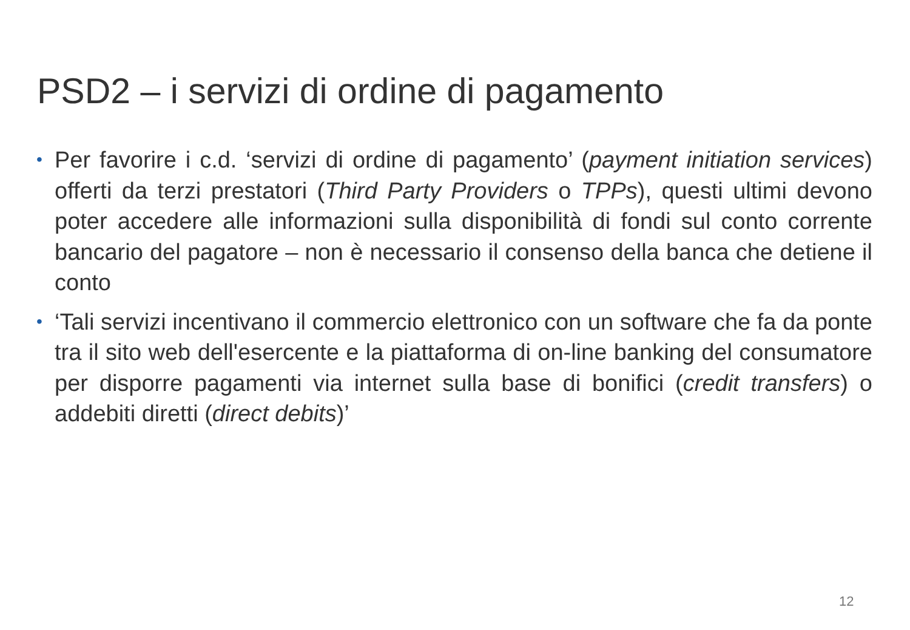PSD2 – i servizi di ordine di pagamento
• Per favorire i c.d. ‘servizi di ordine di pagamento’ (payment initiation services) offerti da terzi prestatori (Third Party Providers o TPPs), questi ultimi devono poter accedere alle informazioni sulla disponibilità di fondi sul conto corrente bancario del pagatore – non è necessario il consenso della banca che detiene il conto
• ‘Tali servizi incentivano il commercio elettronico con un software che fa da ponte tra il sito web dell'esercente e la piattaforma di on-line banking del consumatore per disporre pagamenti via internet sulla base di bonifici (credit transfers) o addebiti diretti (direct debits)’
12